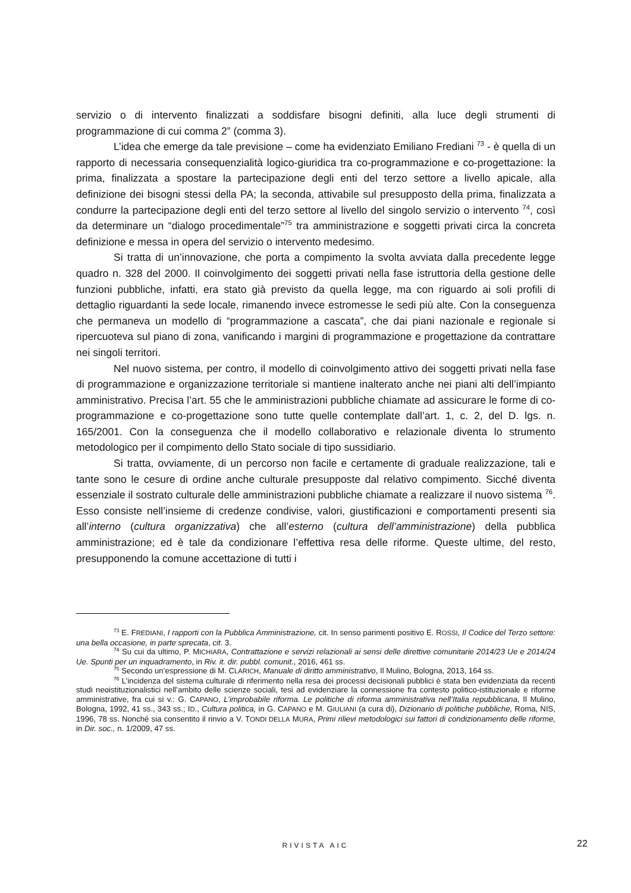servizio o di intervento finalizzati a soddisfare bisogni definiti, alla luce degli strumenti di programmazione di cui comma 2” (comma 3).
L’idea che emerge da tale previsione – come ha evidenziato Emiliano Frediani <sup>73</sup> - è quella di un rapporto di necessaria consequenzialità logico-giuridica tra co-programmazione e co-progettazione: la prima, finalizzata a spostare la partecipazione degli enti del terzo settore a livello apicale, alla definizione dei bisogni stessi della PA; la seconda, attivabile sul presupposto della prima, finalizzata a condurre la partecipazione degli enti del terzo settore al livello del singolo servizio o intervento <sup>74</sup>, così da determinare un “dialogo procedimentale”<sup>75</sup> tra amministrazione e soggetti privati circa la concreta definizione e messa in opera del servizio o intervento medesimo.
Si tratta di un’innovazione, che porta a compimento la svolta avviata dalla precedente legge quadro n. 328 del 2000. Il coinvolgimento dei soggetti privati nella fase istruttoria della gestione delle funzioni pubbliche, infatti, era stato già previsto da quella legge, ma con riguardo ai soli profili di dettaglio riguardanti la sede locale, rimanendo invece estromesse le sedi più alte. Con la conseguenza che permaneva un modello di “programmazione a cascata”, che dai piani nazionale e regionale si ripercuoteva sul piano di zona, vanificando i margini di programmazione e progettazione da contrattare nei singoli territori.
Nel nuovo sistema, per contro, il modello di coinvolgimento attivo dei soggetti privati nella fase di programmazione e organizzazione territoriale si mantiene inalterato anche nei piani alti dell’impianto amministrativo. Precisa l’art. 55 che le amministrazioni pubbliche chiamate ad assicurare le forme di co-programmazione e co-progettazione sono tutte quelle contemplate dall’art. 1, c. 2, del D. lgs. n. 165/2001. Con la conseguenza che il modello collaborativo e relazionale diventa lo strumento metodologico per il compimento dello Stato sociale di tipo sussidiario.
Si tratta, ovviamente, di un percorso non facile e certamente di graduale realizzazione, tali e tante sono le cesure di ordine anche culturale presupposte dal relativo compimento. Sicché diventa essenziale il sostrato culturale delle amministrazioni pubbliche chiamate a realizzare il nuovo sistema <sup>76</sup>. Esso consiste nell’insieme di credenze condivise, valori, giustificazioni e comportamenti presenti sia all’interno (cultura organizzativa) che all’esterno (cultura dell’amministrazione) della pubblica amministrazione; ed è tale da condizionare l’effettiva resa delle riforme. Queste ultime, del resto, presupponendo la comune accettazione di tutti i
<sup>73</sup> E. FREDIANI, I rapporti con la Pubblica Amministrazione, cit. In senso parimenti positivo E. ROSSI, Il Codice del Terzo settore: una bella occasione, in parte sprecata, cit. 3.
<sup>74</sup> Su cui da ultimo, P. MICHIARA, Contrattazione e servizi relazionali ai sensi delle direttive comunitarie 2014/23 Ue e 2014/24 Ue. Spunti per un inquadramento, in Riv. it. dir. pubbl. comunit., 2016, 461 ss.
<sup>75</sup> Secondo un’espressione di M. CLARICH, Manuale di diritto amministrativo, Il Mulino, Bologna, 2013, 164 ss.
<sup>76</sup> L’incidenza del sistema culturale di riferimento nella resa dei processi decisionali pubblici è stata ben evidenziata da recenti studi neoistituzionalistici nell’ambito delle scienze sociali, tesi ad evidenziare la connessione fra contesto politico-istituzionale e riforme amministrative, fra cui si v.: G. CAPANO, L’improbabile riforma. Le politiche di riforma amministrativa nell’Italia repubblicana, Il Mulino, Bologna, 1992, 41 ss., 343 ss.; ID., Cultura politica, in G. CAPANO e M. GIULIANI (a cura di), Dizionario di politiche pubbliche, Roma, NIS, 1996, 78 ss. Nonché sia consentito il rinvio a V. TONDI DELLA MURA, Primi rilievi metodologici sui fattori di condizionamento delle riforme, in Dir. soc., n. 1/2009, 47 ss.
RIVISTA AIC 22